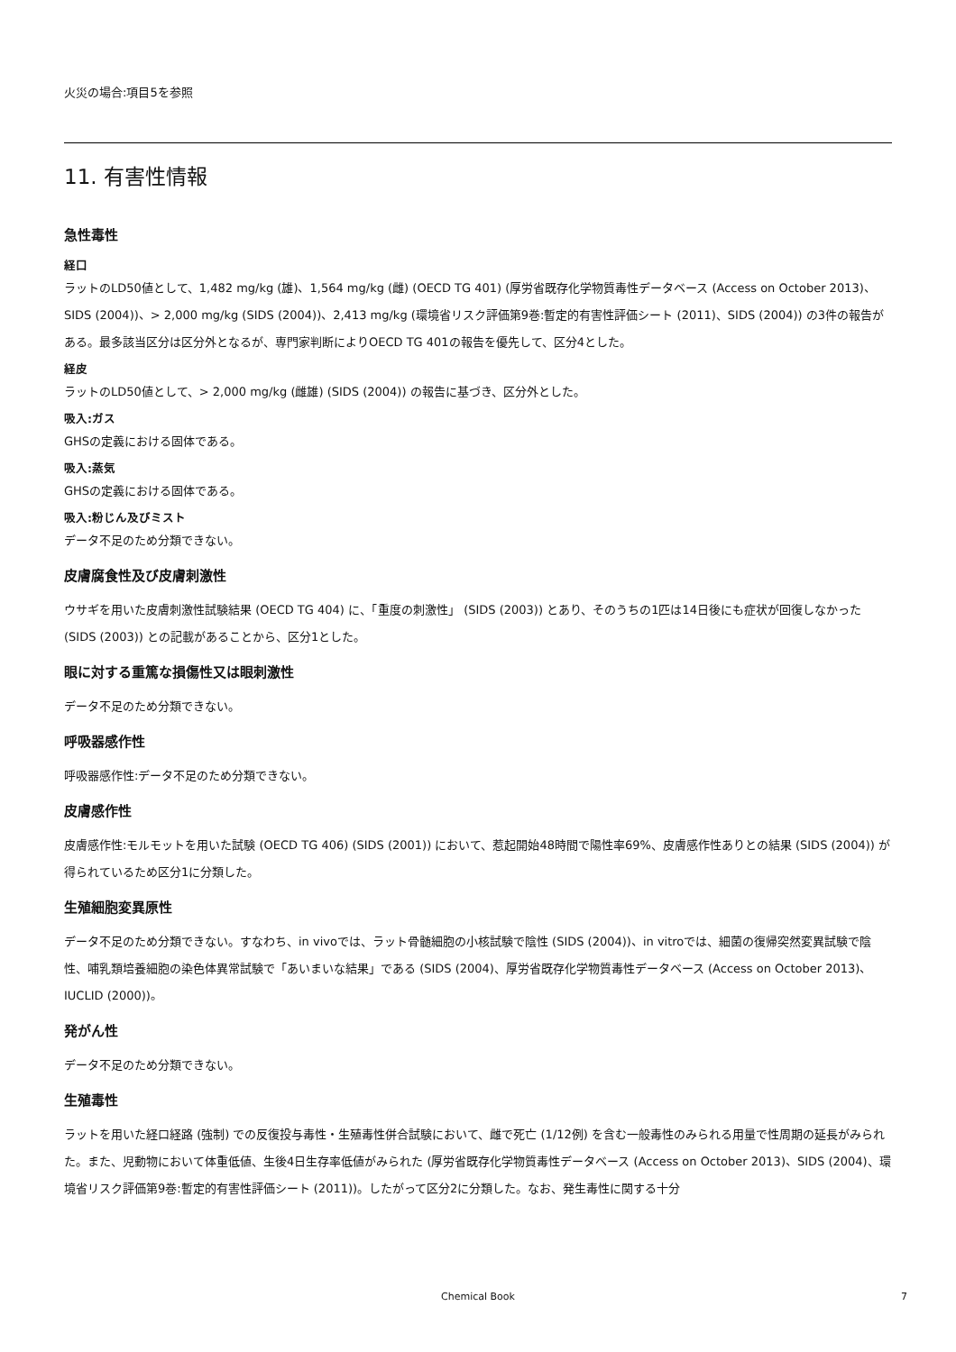火災の場合:項目5を参照
11. 有害性情報
急性毒性
経口
ラットのLD50値として、1,482 mg/kg (雄)、1,564 mg/kg (雌) (OECD TG 401) (厚労省既存化学物質毒性データベース (Access on October 2013)、SIDS (2004))、> 2,000 mg/kg (SIDS (2004))、2,413 mg/kg (環境省リスク評価第9巻:暫定的有害性評価シート (2011)、SIDS (2004)) の3件の報告がある。最多該当区分は区分外となるが、専門家判断によりOECD TG 401の報告を優先して、区分4とした。
経皮
ラットのLD50値として、> 2,000 mg/kg (雌雄) (SIDS (2004)) の報告に基づき、区分外とした。
吸入:ガス
GHSの定義における固体である。
吸入:蒸気
GHSの定義における固体である。
吸入:粉じん及びミスト
データ不足のため分類できない。
皮膚腐食性及び皮膚刺激性
ウサギを用いた皮膚刺激性試験結果 (OECD TG 404) に、「重度の刺激性」 (SIDS (2003)) とあり、そのうちの1匹は14日後にも症状が回復しなかった (SIDS (2003)) との記載があることから、区分1とした。
眼に対する重篤な損傷性又は眼刺激性
データ不足のため分類できない。
呼吸器感作性
呼吸器感作性:データ不足のため分類できない。
皮膚感作性
皮膚感作性:モルモットを用いた試験 (OECD TG 406) (SIDS (2001)) において、惹起開始48時間で陽性率69%、皮膚感作性ありとの結果 (SIDS (2004)) が得られているため区分1に分類した。
生殖細胞変異原性
データ不足のため分類できない。すなわち、in vivoでは、ラット骨髄細胞の小核試験で陰性 (SIDS (2004))、in vitroでは、細菌の復帰突然変異試験で陰性、哺乳類培養細胞の染色体異常試験で「あいまいな結果」である (SIDS (2004)、厚労省既存化学物質毒性データベース (Access on October 2013)、IUCLID (2000))。
発がん性
データ不足のため分類できない。
生殖毒性
ラットを用いた経口経路 (強制) での反復投与毒性・生殖毒性併合試験において、雌で死亡 (1/12例) を含む一般毒性のみられる用量で性周期の延長がみられた。また、児動物において体重低値、生後4日生存率低値がみられた (厚労省既存化学物質毒性データベース (Access on October 2013)、SIDS (2004)、環境省リスク評価第9巻:暫定的有害性評価シート (2011))。したがって区分2に分類した。なお、発生毒性に関する十分
Chemical Book
7